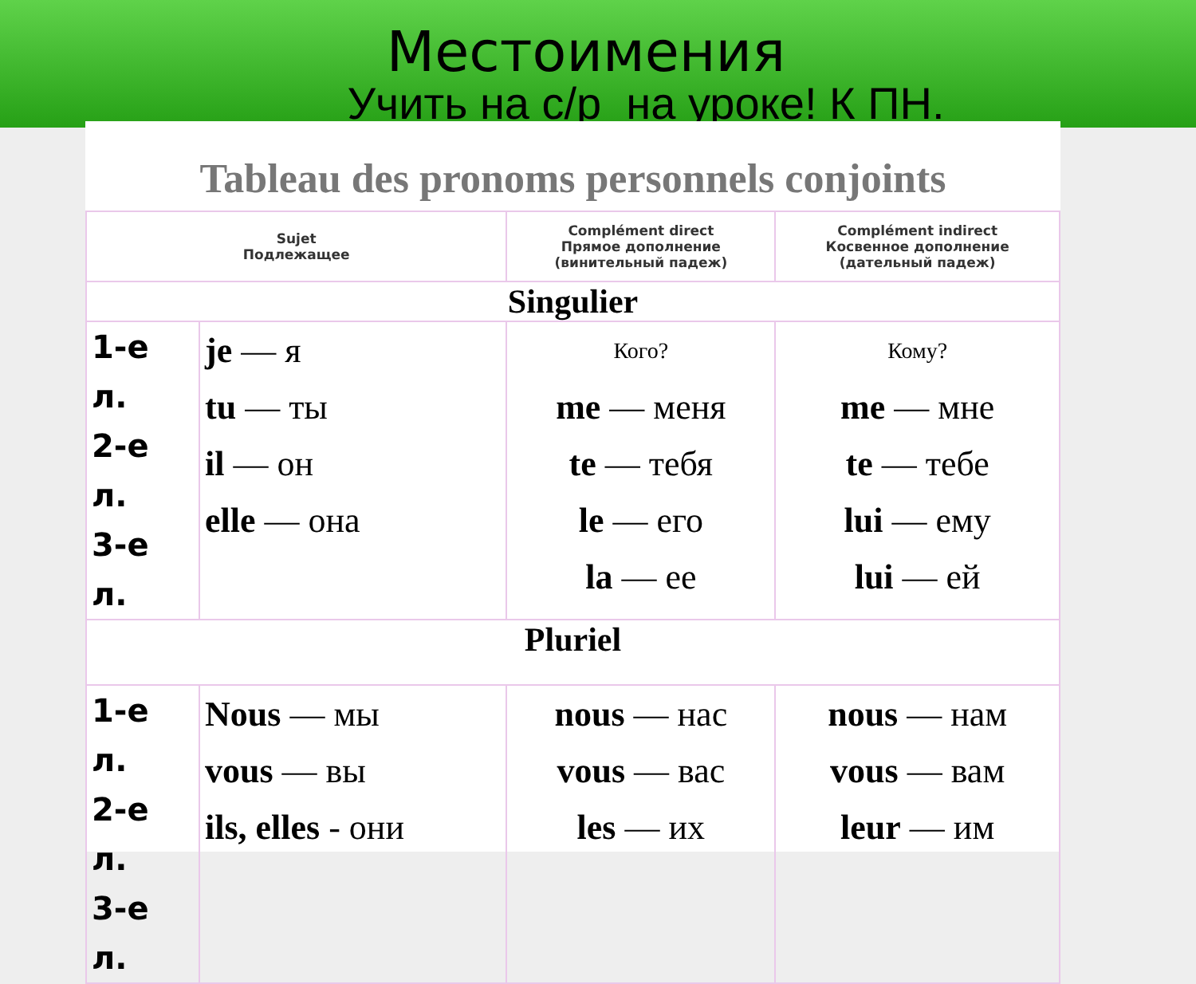Местоимения
Учить на с/р на уроке! К ПН.
Tableau des pronoms personnels conjoints
| Sujet Подлежащее | | Complément direct Прямое дополнение (винительный падеж) | Complément indirect Косвенное дополнение (дательный падеж) |
| Singulier | | | |
| 1-е л. 2-е л. 3-е л. | je — я tu — ты il — он elle — она | Кого? me — меня te — тебя le — его la — ее | Кому? me — мне te — тебе lui — ему lui — ей |
| Pluriel | | | |
| 1-е л. 2-е л. 3-е л. | Nous — мы vous — вы ils, elles - они | nous — нас vous — вас les — их | nous — нам vous — вам leur — им |